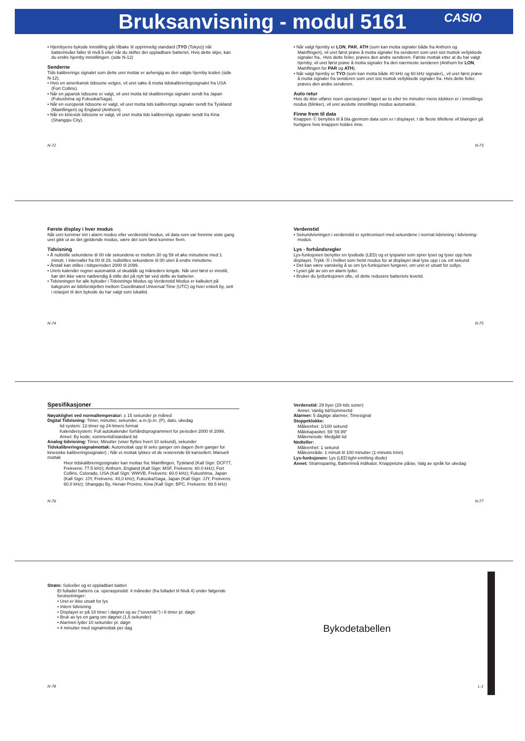Bruksanvisning - modul 5161 CASIO
• Hjembyens bykode innstilling går tilbake til opprinnelig standard (TYO (Tokyo)) når batterinivået faller til nivå 5 eller når du skifter det oppladbare batteriet. Hvis dette skjer, kan du endre hjemby innstillingen. (side N-12)
Senderne
Tids kalibrerings signalet som dette uret mottar er avhengig av den valgte hjemby koden (side N-12).
• Hvis en amerikansk tidssone velges, vil uret søke å motta tidskalibreringssignalet fra USA (Fort Collins).
• Når en japansk tidssone er valgt, vil uret motta tid skalibrerings signaler sendt fra Japan (Fukushima og Fukuoka/Saga).
• Når en europeisk tidssone er valgt, vil uret motta tids kalibrerings signaler sendt fra Tyskland (Mainflingen) og England (Anthorn).
• Når en kinesisk tidssone er valgt, vil uret motta tids kalibrerings signaler sendt fra Kina (Shangqiu City).
N-72
• Når valgt hjemby er LON, PAR, ATH (som kan motta signaler både fra Anthorn og Mainflingen), vil uret først prøve å motta signaler fra senderen som uret sist mottok vellykkede signaler fra.. Hvis dette feiler, prøves den andre senderen. Første mottak etter at du har valgt hjemby, vil uret først prøve å motta signaler fra den nærmeste senderen (Anthorn for LON, Mainflingen for PAR og ATH).
• Når valgt hjemby er TYO (som kan motta både 40 kHz og 60 kHz signaler),, vil uret først prøve å motta signaler fra senderen som uret sist mottok vellykkede signaler fra. Hvis dette feiler, prøves den andre senderen.
Auto retur
Hvis du ikke utfører noen operasjoner i løpet av to eller tre minutter mens klokken er i innstillings modus (blinker), vil uret avslutte innstillings modus automatisk.
Finne frem til data
Knappen Ⓒ benyttes til å bla gjennom data som er i displayet. I de fleste tilfellene vil blaingen gå hurtigere hvis knappen holdes inne.
N-73
Første display i hver modus
Når uret kommer inn i alarm modus eller verdenstid modus, vil data som var fremme siste gang uret gikk ut av det gjeldende modus, være det som først kommer frem.
Tidvisning
• Å nullstille sekundene til 00 når sekundene er mellom 30 og 59 vil øke minuttene med 1 minutt. I intervallet fra 00 til 29, nullstilles sekundene til 00 uten å endre minuttene.
• Årstall kan stilles i tidsperioden 2000 til 2099.
• Urets kalender regner automatisk ut skuddår og måneders lengde. Når uret først er innstilt, bør det ikke være nødvendig å stille det på nytt før ved skifte av batterier.
• Tidvisningen for alle bykoder i Tidvisnings Modus og Verdenstid Modus er kalkulert på bakgrunn av tidsforskjellen mellom Coordinated Universal Time (UTC) og hver enkelt by, sett i relasjon til den bykode du har valgt som lokaltid.
N-74
Verdenstid
• Sekundvisningen i verdenstid er synkronisert med sekundene i normal tidvisning i tidvisning-modus.
Lys - forhåndsregler
Lys-funksjonen benytter en lysdiode (LED) og et lyspanel som sprer lyset og lyser opp hele displayet. Trykk Ⓐ i hvilket som helst modus for at displayet skal lyse opp i ca. ett sekund.
• Det kan være vanskelig å se om lys-funksjonen fungerer, om uret er utsatt for sollys.
• Lyset går av om en alarm lyder.
• Bruker du lysfunksjonen ofte, vil dette redusere batteriets levetid.
N-75
Spesifikasjoner
Nøyaktighet ved normaltemperatur: ± 15 sekunder pr måned
Digital Tidvisning: Timer, minutter, sekunder, a.m./p.m. (P), dato, ukedag
tid system: 12-timer og 24-timers format
Kalendersystem: Full autokalender forhåndsprogrammert for perioden 2000 til 2099.
Annet: By kode; sommertid/standard tid
Analog tidvisning: Timer, Minutter (viser flyttes hvert 10 sekund), sekunder
Tidskalibreringssignalmottak: Automottak opp til seks ganger om dagen (fem ganger for kinesiske kalibreringssignaler) ; Når et mottak lykkes vil de resterende bli kansellert; Manuelt mottak
Hvor tidskalibreringssignaler kan mottas fra: Mainflingen, Tyskland (Kall Sign: DCF77, Frekvens: 77.5 kHz); Anthorn, England (Kall Sign: MSF, Frekvens: 60.0 kHz); Fort Collins, Colorado, USA (Kall Sign: WWVB, Frekvens: 60.0 kHz); Fukushima, Japan (Kall Sign: JJY, Frekvens: 40,0 kHz); Fukuoka/Saga, Japan (Kall Sign: JJY, Frekvens: 60.0 kHz); Shangqiu By, Henan Provins, Kina (Kall Sign: BPC, Frekvens: 68.5 kHz)
N-76
Verdenstid: 29 byer (29 tids soner)
Annet: Vanlig tid/Sommertid
Alarmer: 5 daglige alarmer; Timesignal
Stoppeklokke:
Måleenhet: 1/100 sekund
Målekapasitet: 59’ 59.99”
Målemetode: Medgått tid
Nedteller:
Måleenhet: 1 sekund
Måleområde: 1 minutt til 100 minutter (1-minutts trinn)
Lys-funksjonen: Lys (LED:light-emitting diode)
Annet: Strømsparing, Batterinivå indikator, Knappetone på/av, Valg av språk for ukedag
N-77
Strøm: Solceller og et oppladbart batteri
Et fulladet batteris ca. operasjonstid: 4 måneder (fra fulladet til Nivå 4) under følgende forutsetninger:
• Uret er ikke utsatt for lys
• Intern tidvisning
• Displayet er på 18 timer i døgnet og av ("sovende") i 6 timer pr. døgn
• Bruk av lys en gang om døgnet (1,5 sekunder)
• Alarmen lyder 10 sekunder pr. døgn
• 4 minutter med signalmottak per dag
N-78
Bykodetabellen
L-1